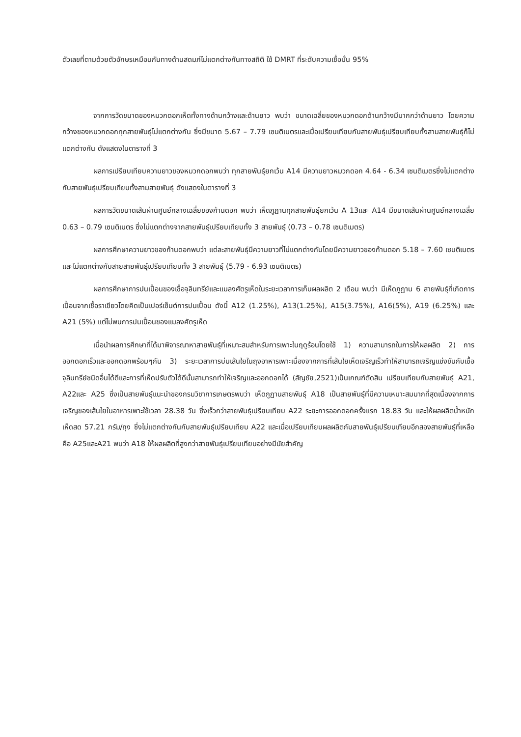ตัวเลขที่ตามด้วยตัวอักษรเหมือนกันทางด้านสดมภ์ไม่แตกต่างกันทางสถิติ ใช้ DMRT ที่ระดับความเชื่อมั่น 95%
จากการวัดขนาดของหมวกดอกเห็ดทั้งทางด้านกว้างและด้านยาว พบว่า ขนาดเฉลี่ยของหมวกดอกด้านกว้างมีมากกว่าด้านยาว โดยความกว้างของหมวกดอกทุกสายพันธุ์ไม่แตกต่างกัน ซึ่งมีขนาด 5.67 – 7.79 เซนติเมตรและเมื่อเปรียบเทียบกับสายพันธุ์เปรียบเทียบทั้งสามสายพันธุ์ก็ไม่แตกต่างกัน ดังแสดงในตารางที่ 3
ผลการเปรียบเทียบความยาวของหมวกดอกพบว่า ทุกสายพันธุ์ยกเว้น A14 มีความยาวหมวกดอก 4.64 - 6.34 เซนติเมตรซึ่งไม่แตกต่างกับสายพันธุ์เปรียบเทียบทั้งสามสายพันธุ์ ดังแสดงในตารางที่ 3
ผลการวัดขนาดเส้นผ่านศูนย์กลางเฉลี่ยของก้านดอก พบว่า เห็ดภูฏานทุกสายพันธุ์ยกเว้น A 13และ A14 มีขนาดเส้นผ่านศูนย์กลางเฉลี่ย 0.63 – 0.79 เซนติเมตร ซึ่งไม่แตกต่างจากสายพันธุ์เปรียบเทียบทั้ง 3 สายพันธุ์ (0.73 – 0.78 เซนติเมตร)
ผลการศึกษาความยาวของก้านดอกพบว่า แต่ละสายพันธุ์มีความยาวที่ไม่แตกต่างกันโดยมีความยาวของก้านดอก 5.18 – 7.60 เซนติเมตรและไม่แตกต่างกับสายสายพันธุ์เปรียบเทียบทั้ง 3 สายพันธุ์ (5.79 - 6.93 เซนติเมตร)
ผลการศึกษาการปนเปื้อนของเชื้อจุลินทรีย์และแมลงศัตรูเห็ดในระยะเวลาการเก็บผลผลิต 2 เดือน พบว่า มีเห็ดภูฏาน 6 สายพันธุ์ที่เกิดการเปื้อนจากเชื้อราเขียวโดยคิดเป็นเปอร์เซ็นต์การปนเปื้อน ดังนี้ A12 (1.25%), A13(1.25%), A15(3.75%), A16(5%), A19 (6.25%) และ A21 (5%) แต่ไม่พบการปนเปื้อนของแมลงศัตรูเห็ด
เมื่อนำผลการศึกษาที่ได้มาพิจารณาหาสายพันธุ์ที่เหมาะสมสำหรับการเพาะในฤดูร้อนโดยใช้ 1) ความสามารถในการให้ผลผลิต 2) การออกดอกเร็วและออกดอกพร้อมๆกัน 3) ระยะเวลาการบ่มเส้นใยในถุงอาหารเพาะเนื่องจากการที่เส้นใยเห็ดเจริญเร็วทำให้สามารถเจริญแข่งขันกับเชื้อจุลินทรีย์ชนิดอื่นได้ดีและการที่เห็ดปรับตัวได้ดีนั้นสามารถทำให้เจริญและออกดอกได้ (สัญชัย,2521)เป็นเกณฑ์ตัดสิน เปรียบเทียบกับสายพันธุ์ A21, A22และ A25 ซึ่งเป็นสายพันธุ์แนะนำของกรมวิชาการเกษตรพบว่า เห็ดภูฏานสายพันธุ์ A18 เป็นสายพันธุ์ที่มีความเหมาะสมมากที่สุดเนื่องจากการเจริญของเส้นใยในอาหารเพาะใช้เวลา 28.38 วัน ซึ่งเร็วกว่าสายพันธุ์เปรียบเทียบ A22 ระยะการออกดอกครั้งแรก 18.83 วัน และให้ผลผลิตน้ำหนักเห็ดสด 57.21 กรัม/ถุง ซึ่งไม่แตกต่างกันกับสายพันธุ์เปรียบเทียบ A22 และเมื่อเปรียบเทียบผลผลิตกับสายพันธุ์เปรียบเทียบอีกสองสายพันธุ์ที่เหลือคือ A25และA21 พบว่า A18 ให้ผลผลิตที่สูงกว่าสายพันธุ์เปรียบเทียบอย่างมีนัยสำคัญ